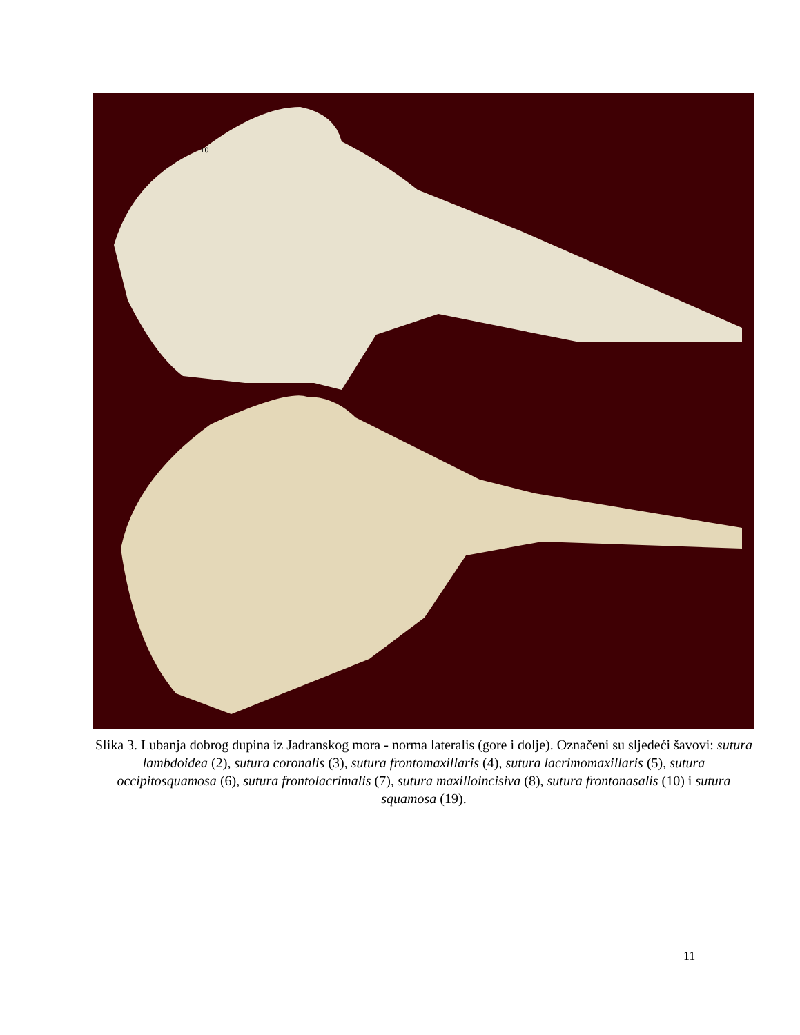10
Slika 3. Lubanja dobrog dupina iz Jadranskog mora - norma lateralis (gore i dolje). Označeni su sljedeći šavovi: sutura lambdoidea (2), sutura coronalis (3), sutura frontomaxillaris (4), sutura lacrimomaxillaris (5), sutura occipitosquamosa (6), sutura frontolacrimalis (7), sutura maxilloincisiva (8), sutura frontonasalis (10) i sutura squamosa (19).
11